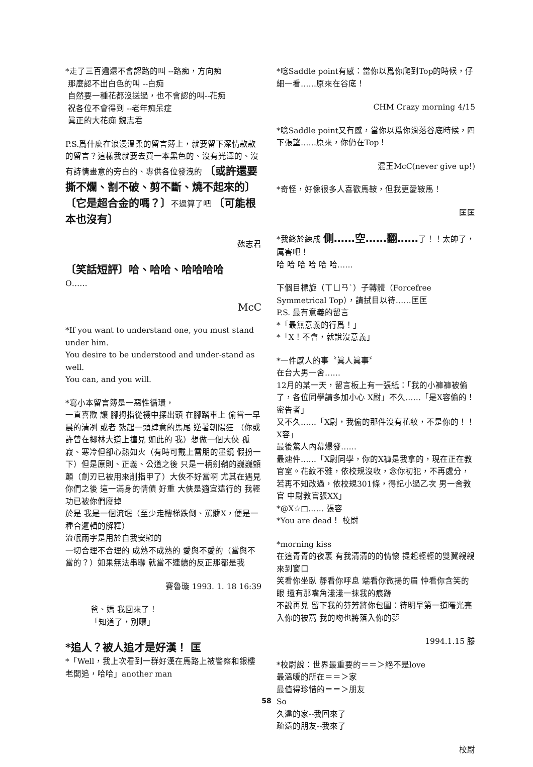*走了三百遍還不會認路的叫 --路痴，方向痴
那麼認不出白色的叫 --白痴
自然要一種花都沒送過，也不會認的叫--花痴
祝各位不會得到 --老年痴呆症
眞正的大花痴 魏志君
P.S.爲什麼在浪漫溫柔的留言簿上，就要留下深情款款的留言？這樣我就要去買一本黑色的、沒有光澤的、沒有詩情畫意的旁白的、專供各位發洩的 〔或許還要撕不爛、割不破、剪不斷、燒不起來的〕〔它是超合金的嗎？〕不過算了吧 〔可能根本也沒有〕
魏志君
〔笑話短評〕哈、哈哈、哈哈哈哈
O……
McC
*If you want to understand one, you must stand under him.
You desire to be understood and under-stand as well.
You can, and you will.
*寫小本留言簿是一惡性循環，
一直喜歡 讓 腳拇指從襪中探出頭 在腳踏車上 偷嘗一早晨的清冽 或者 紮起一頭肆意的馬尾 逆著朝陽狂 （你或許曾在椰林大道上撞見 如此的 我）想做一個大俠 孤寂、寒冷但卻心熱如火（有時可戴上雷朋的墨鏡 假扮一下）但是原則、正義、公道之後 只是一柄劍鞘的巍巍顫顫（劍刃已被用來削指甲了）大俠不好當啊 尤其在遇見 你們之後 這一滿身的情債 好重 大俠是適宜遠行的 我輕功已被你們廢掉
於是 我是一個流氓（至少走樓梯跌倒、罵髒X，便是一種合邏輯的解釋）
流氓兩字是用於自我安慰的
一切合理不合理的 成熟不成熟的 愛與不愛的（當與不當的？）如果無法串聯 就當不連續的反正那都是我
賽魯璇 1993. 1. 18 16:39
爸、媽 我回來了！
「知道了，別嚷」
*追人？被人追才是好漢！ 匡
*「Well，我上次看到一群好漢在馬路上被警察和銀樓老闆追，哈哈」another man
*唸Saddle point有感：當你以爲你爬到Top的時候，仔細一看……原來在谷底！
CHM Crazy morning 4/15
*唸Saddle point又有感，當你以爲你滑落谷底時候，四下張望……原來，你仍在Top！
混王McC(never give up!)
*奇怪，好像很多人喜歡馬鞍，但我更愛鞍馬！
匡匡
*我終於練成 側……空……翻……了！！太帥了，厲害吧！
哈 哈 哈 哈 哈 哈……
下個目標旋（ㄒㄩㄢˋ）子轉體（Forcefree Symmetrical Top），請拭目以待……匡匡
P.S. 最有意義的留言
*「最無意義的行爲！」
*「X！不會，就說沒意義」
*一件感人的事〝眞人眞事〞
在台大男一舍……
12月的某一天，留言板上有一張紙：「我的小褲褲被偷了，各位同學請多加小心 X尉」不久……「是X容偷的！密告者」
又不久……「X尉，我偷的那件沒有花紋，不是你的！！X容」
最後驚人內幕爆發……
最速件……「X尉同學，你的X褲是我拿的，現在正在教官室。花紋不雅，依校規沒收，念你初犯，不再處分，若再不知改過，依校規301條，得記小過乙次 男一舍教官 中尉教官張XX」
*@X☆□…… 張容
*You are dead！ 校尉
*morning kiss
在這青青的夜裏 有我清清的的情懷 提起輕輕的雙翼親親來到窗口
笑看你坐臥 靜看你呼息 端看你微揚的眉 忡看你含笑的眼 還有那嘴角淺淺一抹我的痕跡
不說再見 留下我的芬芳將你包圍：待明早第一道曙光亮入你的被窩 我的吻也將落入你的夢
1994.1.15 滕
*校尉說：世界最重要的＝＝＞絕不是love
最溫暖的所在＝＝＞家
最值得珍惜的＝＝＞朋友
So
久違的家--我回來了
疏遠的朋友--我來了
校尉
58